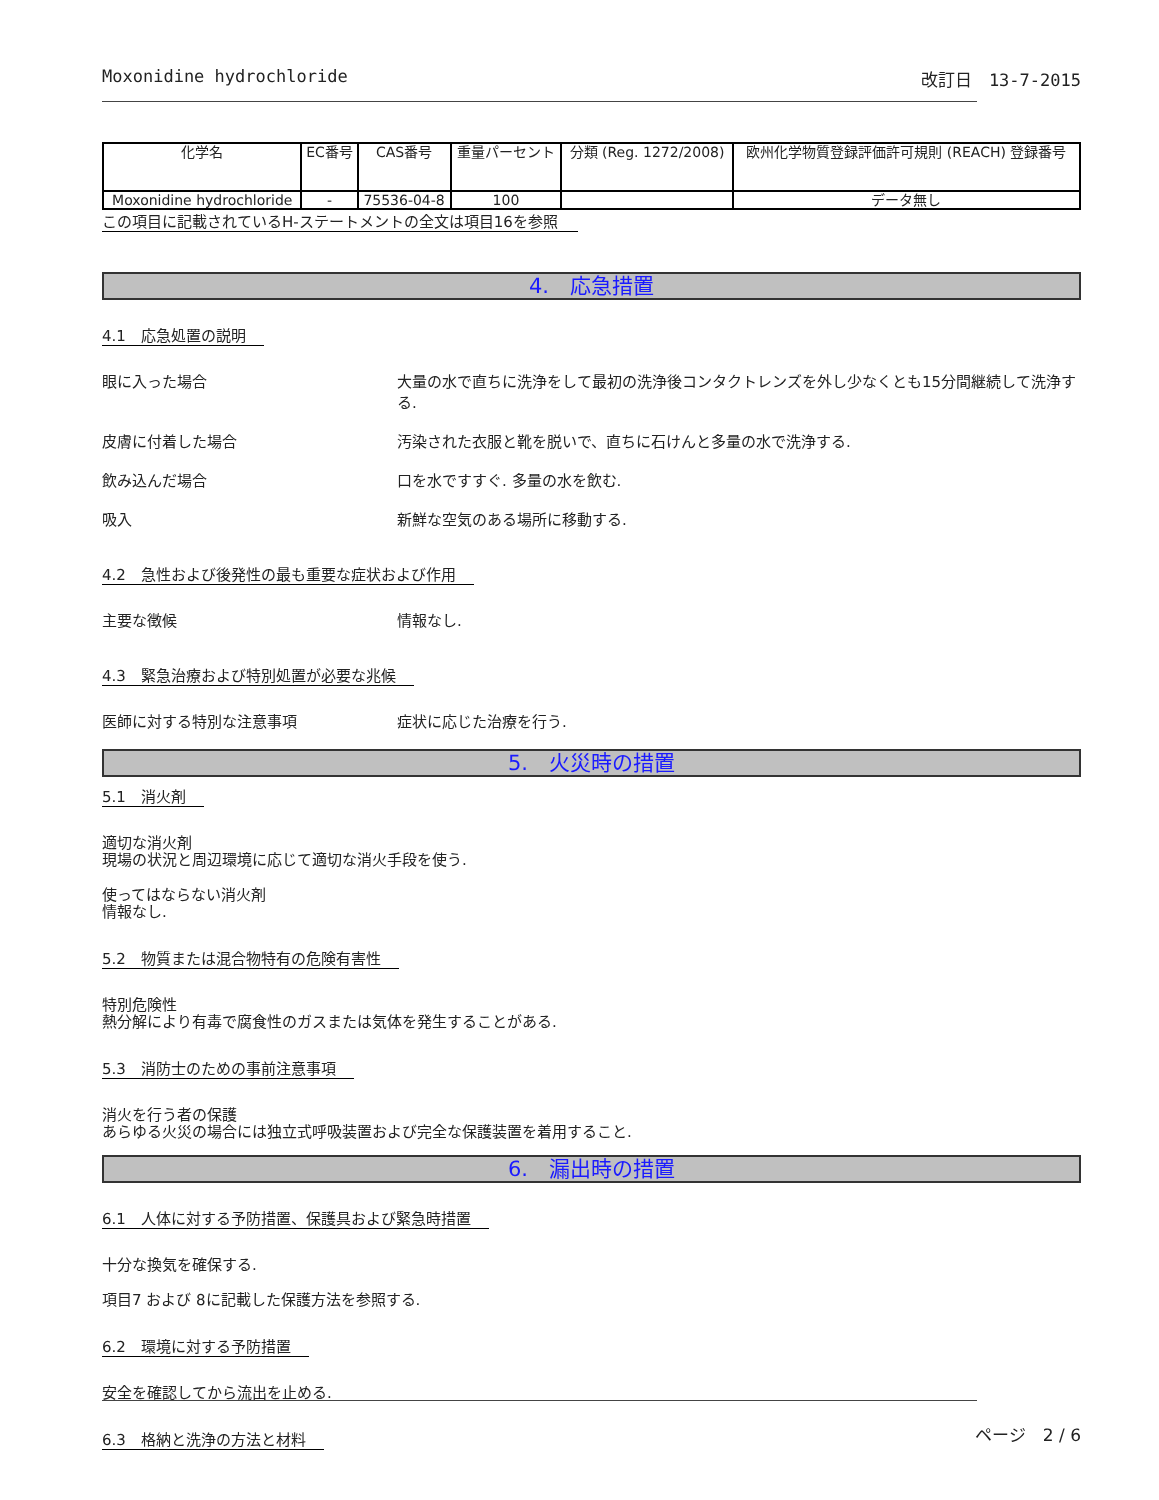Moxonidine hydrochloride 改訂日　13-7-2015
| 化学名 | EC番号 | CAS番号 | 重量パーセント | 分類 (Reg. 1272/2008) | 欧州化学物質登録評価許可規則 (REACH) 登録番号 |
| --- | --- | --- | --- | --- | --- |
| Moxonidine hydrochloride | - | 75536-04-8 | 100 | | データ無し |
この項目に記載されているH-ステートメントの全文は項目16を参照
4.　応急措置
4.1　応急処置の説明
眼に入った場合 大量の水で直ちに洗浄をして最初の洗浄後コンタクトレンズを外し少なくとも15分間継続して洗浄する.
皮膚に付着した場合 汚染された衣服と靴を脱いで、直ちに石けんと多量の水で洗浄する.
飲み込んだ場合 口を水ですすぐ. 多量の水を飲む.
吸入 新鮮な空気のある場所に移動する.
4.2　急性および後発性の最も重要な症状および作用
主要な徴候 情報なし.
4.3　緊急治療および特別処置が必要な兆候
医師に対する特別な注意事項 症状に応じた治療を行う.
5.　火災時の措置
5.1　消火剤
適切な消火剤
現場の状況と周辺環境に応じて適切な消火手段を使う.
使ってはならない消火剤
情報なし.
5.2　物質または混合物特有の危険有害性
特別危険性
熱分解により有毒で腐食性のガスまたは気体を発生することがある.
5.3　消防士のための事前注意事項
消火を行う者の保護
あらゆる火災の場合には独立式呼吸装置および完全な保護装置を着用すること.
6.　漏出時の措置
6.1　人体に対する予防措置、保護具および緊急時措置
十分な換気を確保する.
項目7 および 8に記載した保護方法を参照する.
6.2　環境に対する予防措置
安全を確認してから流出を止める.
6.3　格納と洗浄の方法と材料
ページ　2 / 6